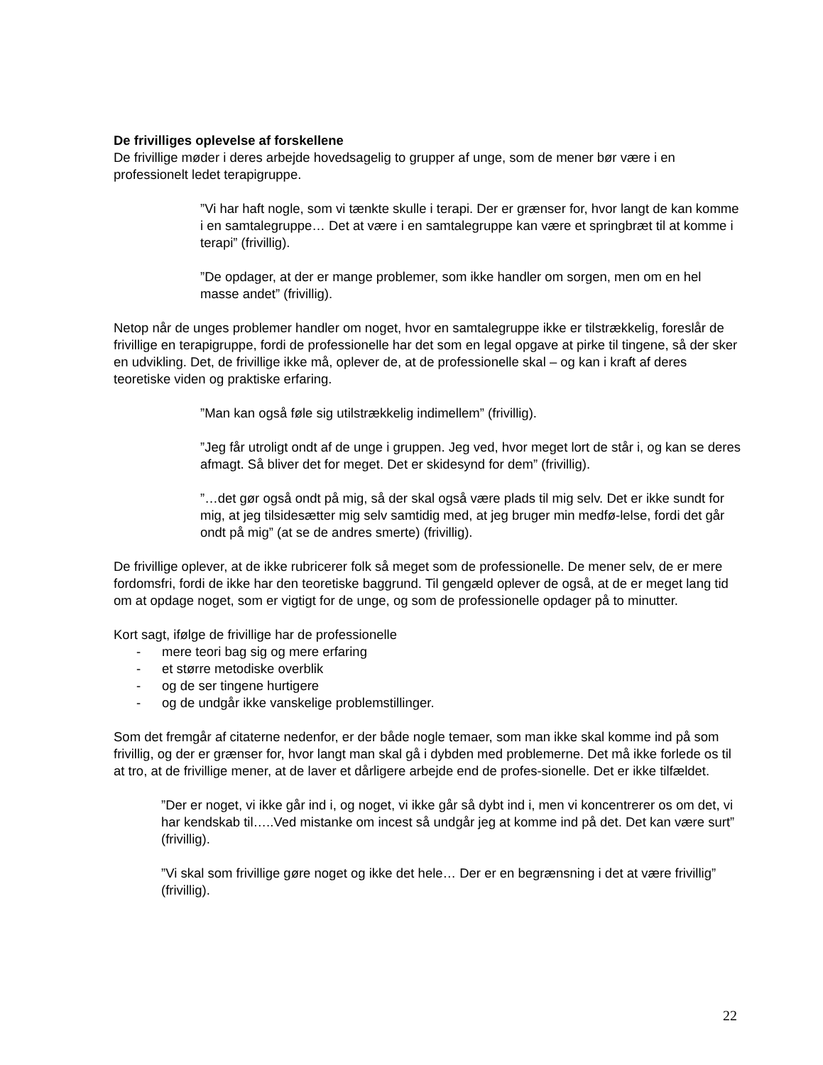De frivilliges oplevelse af forskellene
De frivillige møder i deres arbejde hovedsagelig to grupper af unge, som de mener bør være i en professionelt ledet terapigruppe.
”Vi har haft nogle, som vi tænkte skulle i terapi. Der er grænser for, hvor langt de kan komme i en samtalegruppe… Det at være i en samtalegruppe kan være et springbræt til at komme i terapi” (frivillig).
”De opdager, at der er mange problemer, som ikke handler om sorgen, men om en hel masse andet” (frivillig).
Netop når de unges problemer handler om noget, hvor en samtalegruppe ikke er tilstrækkelig, foreslår de frivillige en terapigruppe, fordi de professionelle har det som en legal opgave at pirke til tingene, så der sker en udvikling. Det, de frivillige ikke må, oplever de, at de professionelle skal – og kan i kraft af deres teoretiske viden og praktiske erfaring.
”Man kan også føle sig utilstrækkelig indimellem” (frivillig).
”Jeg får utroligt ondt af de unge i gruppen. Jeg ved, hvor meget lort de står i, og kan se deres afmagt. Så bliver det for meget. Det er skidesynd for dem” (frivillig).
”…det gør også ondt på mig, så der skal også være plads til mig selv. Det er ikke sundt for mig, at jeg tilsidesætter mig selv samtidig med, at jeg bruger min medfø-lelse, fordi det går ondt på mig” (at se de andres smerte) (frivillig).
De frivillige oplever, at de ikke rubricerer folk så meget som de professionelle. De mener selv, de er mere fordomsfri, fordi de ikke har den teoretiske baggrund. Til gengæld oplever de også, at de er meget lang tid om at opdage noget, som er vigtigt for de unge, og som de professionelle opdager på to minutter.
Kort sagt, ifølge de frivillige har de professionelle
- mere teori bag sig og mere erfaring
- et større metodiske overblik
- og de ser tingene hurtigere
- og de undgår ikke vanskelige problemstillinger.
Som det fremgår af citaterne nedenfor, er der både nogle temaer, som man ikke skal komme ind på som frivillig, og der er grænser for, hvor langt man skal gå i dybden med problemerne. Det må ikke forlede os til at tro, at de frivillige mener, at de laver et dårligere arbejde end de profes-sionelle. Det er ikke tilfældet.
”Der er noget, vi ikke går ind i, og noget, vi ikke går så dybt ind i, men vi koncentrerer os om det, vi har kendskab til…..Ved mistanke om incest så undgår jeg at komme ind på det. Det kan være surt” (frivillig).
”Vi skal som frivillige gøre noget og ikke det hele… Der er en begrænsning i det at være frivillig” (frivillig).
22